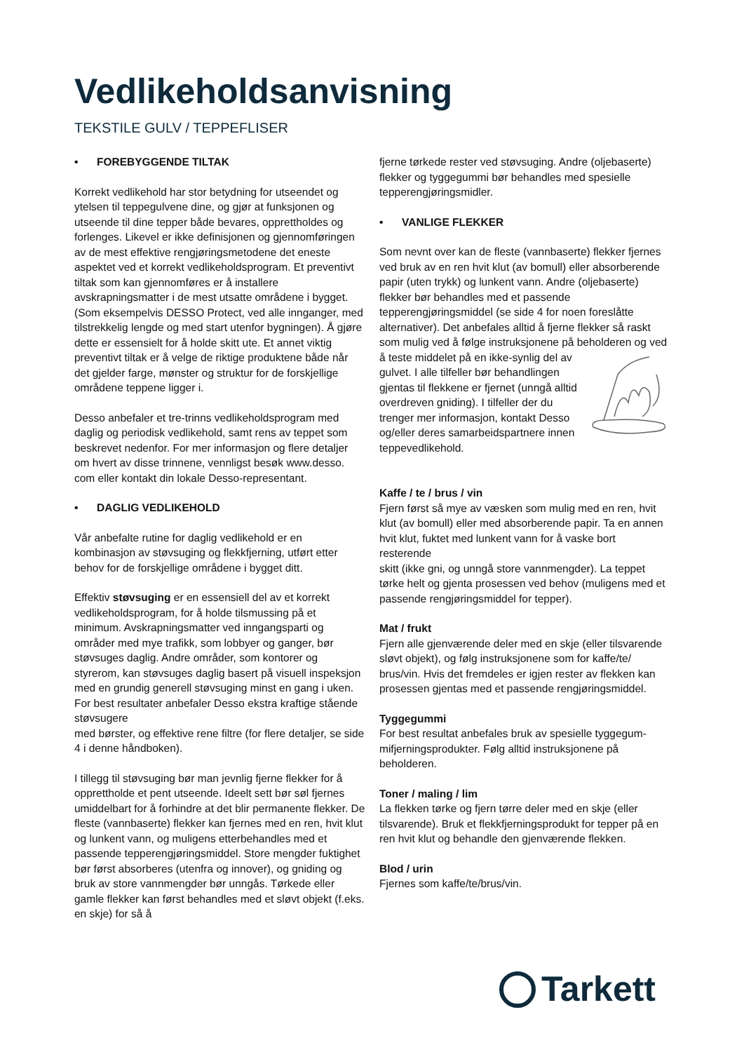Vedlikeholdsanvisning
TEKSTILE GULV / TEPPEFLISER
• FOREBYGGENDE TILTAK
Korrekt vedlikehold har stor betydning for utseendet og ytelsen til teppegulvene dine, og gjør at funksjonen og utseende til dine tepper både bevares, opprettholdes og forlenges. Likevel er ikke definisjonen og gjennomføringen av de mest effektive rengjøringsmetodene det eneste aspektet ved et korrekt vedlikeholdsprogram. Et preventivt tiltak som kan gjennomføres er å installere avskrapningsmatter i de mest utsatte områdene i bygget. (Som eksempelvis DESSO Protect, ved alle innganger, med tilstrekkelig lengde og med start utenfor bygningen). Å gjøre dette er essensielt for å holde skitt ute. Et annet viktig preventivt tiltak er å velge de riktige produktene både når det gjelder farge, mønster og struktur for de forskjellige områdene teppene ligger i.
Desso anbefaler et tre-trinns vedlikeholdsprogram med daglig og periodisk vedlikehold, samt rens av teppet som beskrevet nedenfor. For mer informasjon og flere detaljer om hvert av disse trinnene, vennligst besøk www.desso. com eller kontakt din lokale Desso-representant.
• DAGLIG VEDLIKEHOLD
Vår anbefalte rutine for daglig vedlikehold er en kombinasjon av støvsuging og flekkfjerning, utført etter behov for de forskjellige områdene i bygget ditt.
Effektiv støvsuging er en essensiell del av et korrekt vedlikeholdsprogram, for å holde tilsmussing på et minimum. Avskrapningsmatter ved inngangsparti og områder med mye trafikk, som lobbyer og ganger, bør støvsuges daglig. Andre områder, som kontorer og styrerom, kan støvsuges daglig basert på visuell inspeksjon med en grundig generell støvsuging minst en gang i uken. For best resultater anbefaler Desso ekstra kraftige stående støvsugere
med børster, og effektive rene filtre (for flere detaljer, se side 4 i denne håndboken).
I tillegg til støvsuging bør man jevnlig fjerne flekker for å opprettholde et pent utseende. Ideelt sett bør søl fjernes umiddelbart for å forhindre at det blir permanente flekker. De fleste (vannbaserte) flekker kan fjernes med en ren, hvit klut og lunkent vann, og muligens etterbehandles med et passende tepperengjøringsmiddel. Store mengder fuktighet bør først absorberes (utenfra og innover), og gniding og bruk av store vannmengder bør unngås. Tørkede eller gamle flekker kan først behandles med et sløvt objekt (f.eks. en skje) for så å
fjerne tørkede rester ved støvsuging. Andre (oljebaserte) flekker og tyggegummi bør behandles med spesielle tepperengjøringsmidler.
• VANLIGE FLEKKER
Som nevnt over kan de fleste (vannbaserte) flekker fjernes ved bruk av en ren hvit klut (av bomull) eller absorberende papir (uten trykk) og lunkent vann. Andre (oljebaserte) flekker bør behandles med et passende tepperengjøringsmiddel (se side 4 for noen foreslåtte alternativer). Det anbefales alltid å fjerne flekker så raskt som mulig ved å følge instruksjonene på beholderen og ved å teste middelet på en ikke-synlig del av gulvet. I alle tilfeller bør behandlingen gjentas til flekkene er fjernet (unngå alltid overdreven gniding). I tilfeller der du trenger mer informasjon, kontakt Desso og/eller deres samarbeidspartnere innen teppevedlikehold.
Kaffe / te / brus / vin
Fjern først så mye av væsken som mulig med en ren, hvit klut (av bomull) eller med absorberende papir. Ta en annen hvit klut, fuktet med lunkent vann for å vaske bort resterende
skitt (ikke gni, og unngå store vannmengder). La teppet tørke helt og gjenta prosessen ved behov (muligens med et passende rengjøringsmiddel for tepper).
Mat / frukt
Fjern alle gjenværende deler med en skje (eller tilsvarende sløvt objekt), og følg instruksjonene som for kaffe/te/ brus/vin. Hvis det fremdeles er igjen rester av flekken kan prosessen gjentas med et passende rengjøringsmiddel.
Tyggegummi
For best resultat anbefales bruk av spesielle tyggegum- mifjerningsprodukter. Følg alltid instruksjonene på beholderen.
Toner / maling / lim
La flekken tørke og fjern tørre deler med en skje (eller tilsvarende). Bruk et flekkfjerningsprodukt for tepper på en ren hvit klut og behandle den gjenværende flekken.
Blod / urin
Fjernes som kaffe/te/brus/vin.
Tarkett